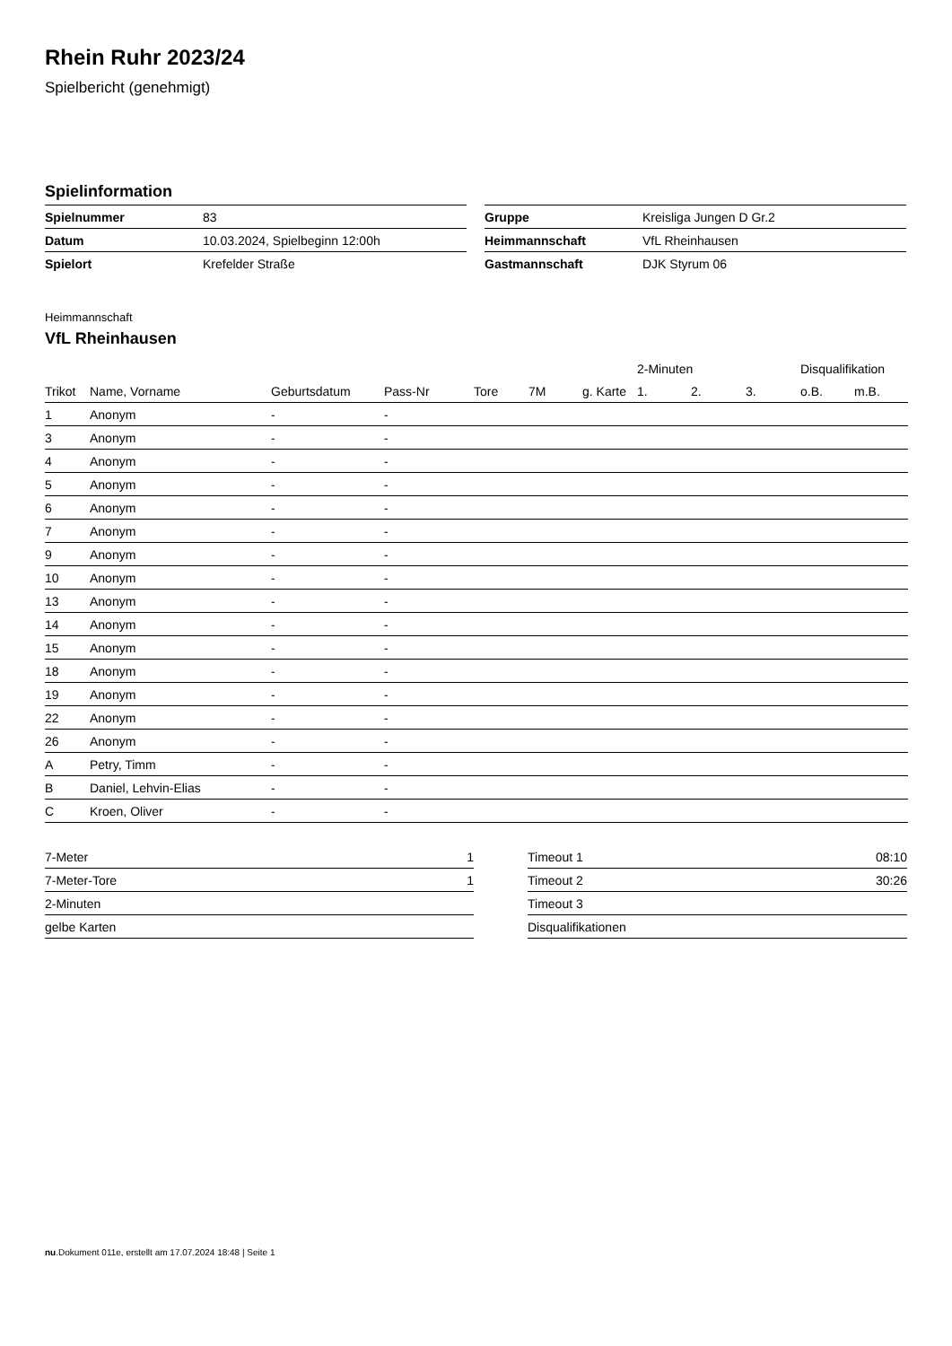Rhein Ruhr 2023/24
Spielbericht (genehmigt)
Spielinformation
| Spielnummer | 83 |
| Datum | 10.03.2024, Spielbeginn 12:00h |
| Spielort | Krefelder Straße |
| Gruppe | Kreisliga Jungen D Gr.2 |
| Heimmannschaft | VfL Rheinhausen |
| Gastmannschaft | DJK Styrum 06 |
Heimmannschaft
VfL Rheinhausen
| | | | | | | | 2-Minuten | | | Disqualifikation | |
| --- | --- | --- | --- | --- | --- | --- | --- | --- | --- | --- | --- |
| Trikot | Name, Vorname | Geburtsdatum | Pass-Nr | Tore | 7M | g. Karte | 1. | 2. | 3. | o.B. | m.B. |
| 1 | Anonym | - | - | | | | | | | | |
| 3 | Anonym | - | - | | | | | | | | |
| 4 | Anonym | - | - | | | | | | | | |
| 5 | Anonym | - | - | | | | | | | | |
| 6 | Anonym | - | - | | | | | | | | |
| 7 | Anonym | - | - | | | | | | | | |
| 9 | Anonym | - | - | | | | | | | | |
| 10 | Anonym | - | - | | | | | | | | |
| 13 | Anonym | - | - | | | | | | | | |
| 14 | Anonym | - | - | | | | | | | | |
| 15 | Anonym | - | - | | | | | | | | |
| 18 | Anonym | - | - | | | | | | | | |
| 19 | Anonym | - | - | | | | | | | | |
| 22 | Anonym | - | - | | | | | | | | |
| 26 | Anonym | - | - | | | | | | | | |
| A | Petry, Timm | - | - | | | | | | | | |
| B | Daniel, Lehvin-Elias | - | - | | | | | | | | |
| C | Kroen, Oliver | - | - | | | | | | | | |
| 7-Meter | 1 |
| 7-Meter-Tore | 1 |
| 2-Minuten | |
| gelbe Karten | |
| Timeout 1 | 08:10 |
| Timeout 2 | 30:26 |
| Timeout 3 | |
| Disqualifikationen | |
nu.Dokument 011e, erstellt am 17.07.2024 18:48 | Seite 1